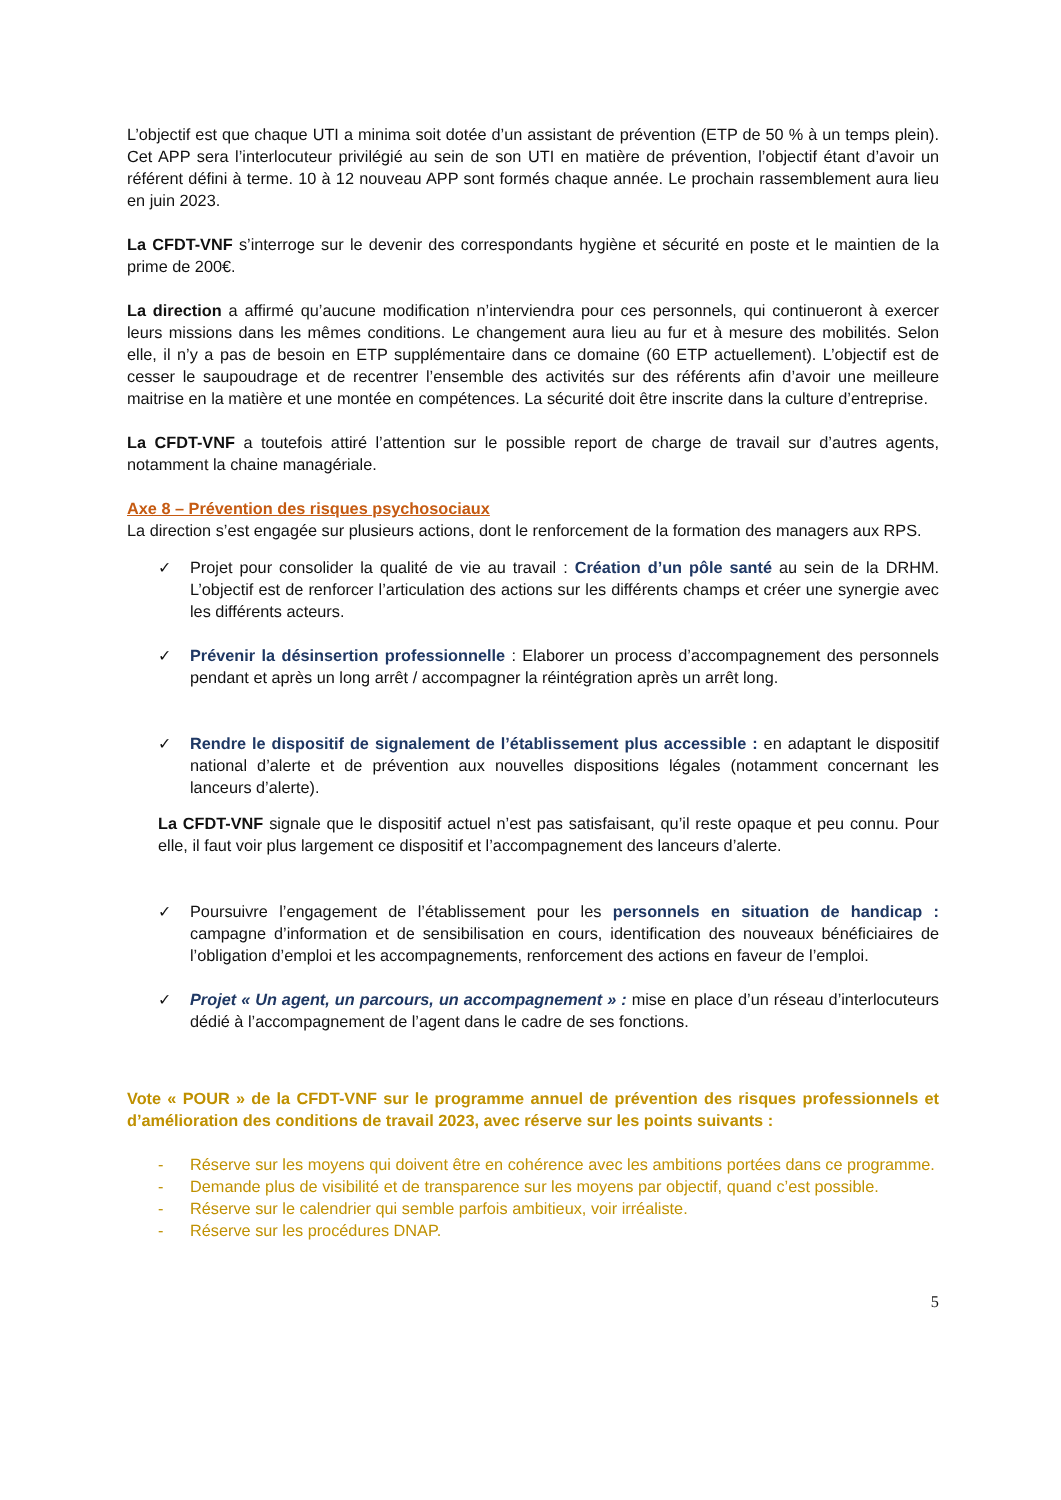L’objectif est que chaque UTI a minima soit dotée d’un assistant de prévention (ETP de 50 % à un temps plein). Cet APP sera l’interlocuteur privilégié au sein de son UTI en matière de prévention, l’objectif étant d’avoir un référent défini à terme. 10 à 12 nouveau APP sont formés chaque année. Le prochain rassemblement aura lieu en juin 2023.
La CFDT-VNF s’interroge sur le devenir des correspondants hygiène et sécurité en poste et le maintien de la prime de 200€.
La direction a affirmé qu’aucune modification n’interviendra pour ces personnels, qui continueront à exercer leurs missions dans les mêmes conditions. Le changement aura lieu au fur et à mesure des mobilités. Selon elle, il n’y a pas de besoin en ETP supplémentaire dans ce domaine (60 ETP actuellement). L’objectif est de cesser le saupoudrage et de recentrer l’ensemble des activités sur des référents afin d’avoir une meilleure maitrise en la matière et une montée en compétences. La sécurité doit être inscrite dans la culture d’entreprise.
La CFDT-VNF a toutefois attiré l’attention sur le possible report de charge de travail sur d’autres agents, notamment la chaine managériale.
Axe 8 – Prévention des risques psychosociaux
La direction s’est engagée sur plusieurs actions, dont le renforcement de la formation des managers aux RPS.
✓ Projet pour consolider la qualité de vie au travail : Création d’un pôle santé au sein de la DRHM. L’objectif est de renforcer l’articulation des actions sur les différents champs et créer une synergie avec les différents acteurs.
✓ Prévenir la désinsertion professionnelle : Elaborer un process d’accompagnement des personnels pendant et après un long arrêt / accompagner la réintégration après un arrêt long.
✓ Rendre le dispositif de signalement de l’établissement plus accessible : en adaptant le dispositif national d’alerte et de prévention aux nouvelles dispositions légales (notamment concernant les lanceurs d’alerte).
La CFDT-VNF signale que le dispositif actuel n’est pas satisfaisant, qu’il reste opaque et peu connu. Pour elle, il faut voir plus largement ce dispositif et l’accompagnement des lanceurs d’alerte.
✓ Poursuivre l’engagement de l’établissement pour les personnels en situation de handicap : campagne d’information et de sensibilisation en cours, identification des nouveaux bénéficiaires de l’obligation d’emploi et les accompagnements, renforcement des actions en faveur de l’emploi.
✓ Projet « Un agent, un parcours, un accompagnement » : mise en place d’un réseau d’interlocuteurs dédié à l’accompagnement de l’agent dans le cadre de ses fonctions.
Vote « POUR » de la CFDT-VNF sur le programme annuel de prévention des risques professionnels et d’amélioration des conditions de travail 2023, avec réserve sur les points suivants :
- Réserve sur les moyens qui doivent être en cohérence avec les ambitions portées dans ce programme.
- Demande plus de visibilité et de transparence sur les moyens par objectif, quand c’est possible.
- Réserve sur le calendrier qui semble parfois ambitieux, voir irréaliste.
- Réserve sur les procédures DNAP.
5